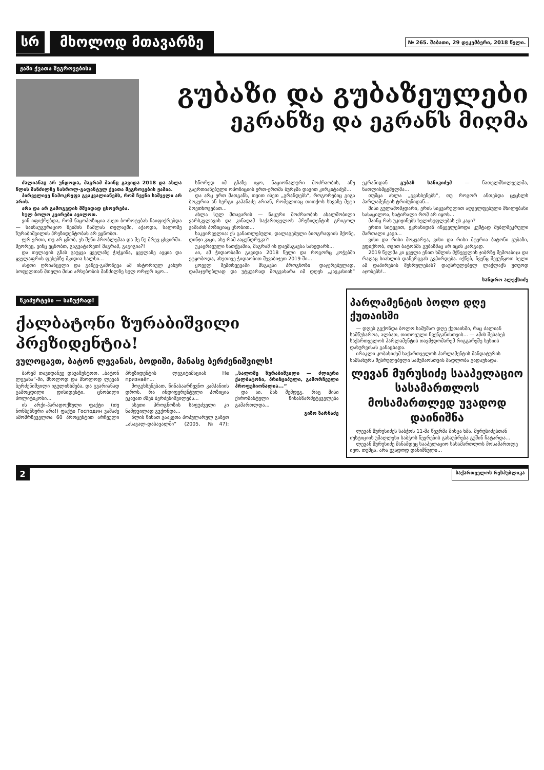სრ მხოლოდ მთავარზე № 265. შაბათი, 29 დეკემბერი, 2018 წელი.
ჟამი ქვათა შეგროვებისა
გუბაზი და გუბაზეულები
ეკრანზე და ეკრანს მიღმა
ძალიანაც არ უნდოდა, მაგრამ მაინც გავიდა 2018 და ახლა წლის მანძილზე ნასროლ-გაფანტულ ქვათა შეგროვების ჟამია.
პირველივე წამოკრეფა გვაკვალიანებს, რომ ჩვენი საშველი არ არის.
არა და არ გამოგვდის მშვიდად ცხოვრება.
სულ ბოლო კვირები ავილოთ.
ვინ იფიქრებდა, რომ ნაცოპოზიცია ასეთ ბოროტებას ჩაიფიქრებდა — საინაუგურაციო ზეიმის ჩაშლას თელავში, აქაოდა, სალომე ზურაბიშვილის პრეზიდენტობას არ ვცნობთ.
ჯერ ერთი, თუ არ ცნობ, ეს შენი პრობლემაა და მე ნუ მრევ ცხვირში. მეორეც, ვინც ვცნობთ, გაგვატარეთ! მაგრამ, გაგიგია?!
და თელავის გზას გაუყვა ყველაზე ჭიჭყინა, ყველაზე ავყია და ყველაფრის ფეხებზე მკიდია ხალხი...
ასეთი ღრიანცელი და გაწევ-გამოწევა ამ ისტორიულ კახურ სოფელთან მთელი მისი არსებობის მანძილზე სულ ორჯერ იყო...
სწორედ იმ გზაზე იყო, ნაციონალური მოძრაობის, ანუ გაერთიანებული ოპოზიციის ერთ-ერთმა ბურჯმა დავით კირკიტაძემ...
და არც ერთ მათგანს, თვით ისეთ „გრანდებს“, როგორებიც გიგა ბოკერია ან სერგი კაპანაძე არიან, რომელთაც თითქოს სხვაზე მეტი მოეთხოვებათ...
ახლა სულ მთავარის — ნაცური მოძრაობის ახალშობილი ვარსკვლავის და კინაღამ საქართველოს პრეზიდენტის გრიგოლ ვაშაძის პოზიციაც ცნობით...
საკვირველია: ეს განათლებული, დალაგებული ბიოგრაფიის მქონე, დინჯი კაცი, ასე რამ ააცუნდრუკა?!
უკაცრავული ნათქვამია, მაგრამ ის დაემსგავსა სახედარს...
აი, ამ ჭიდაობაში გავიდა 2018 წელი და როგორც კოჭებში ეტყობოდა, ასეთივე ჭიდაობით შევაბიჯეთ 2019-ში...
ყოველ შემთხვევაში მსგავსი პროგნოზი დაჯერებულად, დამაჯერებლად და უტყუარად მოგვახარა იმ დღეს „კავკასიის“ ეკრანიდან გუბაზ სანიკიძემ — ნათელმხილველმა, ნათლისმცემელმა...
თუმცა ახლა „გვახსენებს“, თუ როგორ ანთებდა ცეცხლს პარლამენტის ტრიბუნიდან...
მისი გულამომჯდარი, ერის სიყვარულით აღველფებული მხილებანი სასაცილოა, სატირალი რომ არ იყოს...
მაინც რას უკიჟინებს ხელისუფლებას ეს კაცი?
ერთი სიტყვით, ეკრანიდან იწყევლებოდა კუშტად შუბლშეკრული მართალი კაცი...
ვისი და რისი მოყვარეა, ვისი და რისი მტერია ბატონი გუბაზი, ვფიქრობ, თვით ბატონმა გუბაზმაც არ იცის კარგად.
2019 წელმა კი ყველა ენით ხმლის მქნეველის ჯიბრზე შემოაბიჯა და რაღაც სიახლის დანერგვას გვპირდება. იქნებ, ჩვენც შევუწყოთ ხელი ამ დაპირების შესრულებას? დაუსრულებელ ლაქლაქს უთუოდ აჯობებს!..
სანდრო ალექსიძე
წკიპურტები — საჩუქრად!
ქალბატონი ზურაბიშვილი პრეზიდენტია!
ვულოცავთ, ბატონ ლევანას, ბოდიში, მანასე ბერძენიშვილს!
ბარემ თავიდანვე დავაზუსტოთ, „ბატონ ლევანა“-ში, მხოლოდ და მხოლოდ ლევან ბერძენიშვილი იგულისხმება, და გვარიანად გამოცდილი დისიდენტი, ცნობილი პოლიტიკოსი...
ის არქი-პარადოქსული ფაქტი (თუ ნონსენსური არა!) ფაქტი Господин ვაშაძე ამომრჩეველთა 60 პროცენტით არჩეული პრეზიდენტის ლეგიტიმაციას Не признаёт...
მოგეხსენებათ, წინასაარჩევნო კამპანიის დროს, რა ინდიფერენტული პოზიცია ეკავათ ძმებ ბერძენიშვილებს...
ასეთი პროგნოზის საფუძველი კი ნამდვილად გვქონდა...
წლის წინათ გააკეთა პოპულარულ გაზეთ „ასავალ-დასავალში“ (2005, №47): „სალომე ზურაბიშვილი — ძლიერი ქალბატონი, პრინციპული, გამორჩეული პროფესიონალია...“
და აი, მას შემდეგ, რაც მისი ქირომანტული წინასწარმეტყველება გამართლდა...
გიზო ზარნაძე
პარლამენტის ბოლო დღე ქუთაისში
— დღეს გვქონდა ბოლო სამუშაო დღე ქუთაისში, რაც ძალიან სამწუხაროა, ალბათ, თითოეული ჩვენგანისთვის... — ამის შესახებ საქართველოს პარლამენტის თავმჯდომარემ რიგგარეშე სესიის დახურვისას განაცხადა.
ირაკლი კობახიძემ საქართველოს პარლამენტის მანდატურის სამსახურს შესრულებული სამუშაოსთვის მადლობა გადაუხადა.
ლევან მურუსიძე სააპელაციო სასამართლოს მოსამართლედ უვადოდ დაინიშნა
ლევან მურუსიძეს საბჭოს 11-მა წევრმა მისცა ხმა. მურუსიძესთან იუსტიციის უმაღლესი საბჭოს წევრების გასაუბრება გუშინ ჩატარდა...
ლევან მურუსიძე მანამდეც სააპელაციო სასამართლოს მოსამართლე იყო, თუმცა, არა უვადოდ დანიშნული...
2 საქართველოს რესპუბლიკა